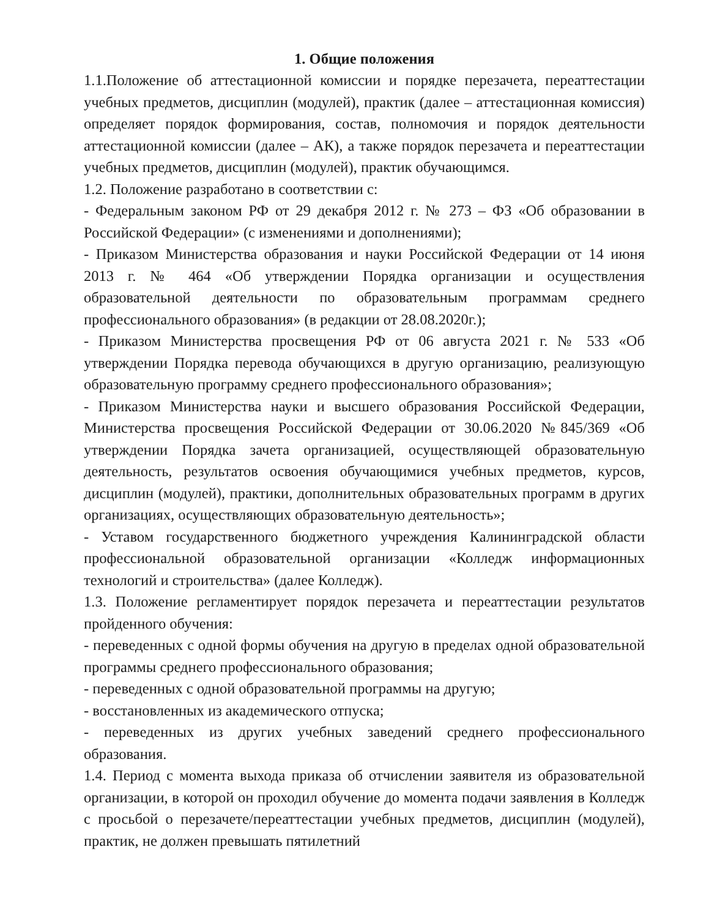1. Общие положения
1.1.Положение об аттестационной комиссии и порядке перезачета, переаттестации учебных предметов, дисциплин (модулей), практик (далее – аттестационная комиссия) определяет порядок формирования, состав, полномочия и порядок деятельности аттестационной комиссии (далее – АК), а также порядок перезачета и переаттестации учебных предметов, дисциплин (модулей), практик обучающимся.
1.2. Положение разработано в соответствии с:
- Федеральным законом РФ от 29 декабря 2012 г. № 273 – ФЗ «Об образовании в Российской Федерации» (с изменениями и дополнениями);
- Приказом Министерства образования и науки Российской Федерации от 14 июня 2013 г. № 464 «Об утверждении Порядка организации и осуществления образовательной деятельности по образовательным программам среднего профессионального образования» (в редакции от 28.08.2020г.);
- Приказом Министерства просвещения РФ от 06 августа 2021 г. № 533 «Об утверждении Порядка перевода обучающихся в другую организацию, реализующую образовательную программу среднего профессионального образования»;
- Приказом Министерства науки и высшего образования Российской Федерации, Министерства просвещения Российской Федерации от 30.06.2020 №845/369 «Об утверждении Порядка зачета организацией, осуществляющей образовательную деятельность, результатов освоения обучающимися учебных предметов, курсов, дисциплин (модулей), практики, дополнительных образовательных программ в других организациях, осуществляющих образовательную деятельность»;
- Уставом государственного бюджетного учреждения Калининградской области профессиональной образовательной организации «Колледж информационных технологий и строительства» (далее Колледж).
1.3. Положение регламентирует порядок перезачета и переаттестации результатов пройденного обучения:
- переведенных с одной формы обучения на другую в пределах одной образовательной программы среднего профессионального образования;
- переведенных с одной образовательной программы на другую;
- восстановленных из академического отпуска;
- переведенных из других учебных заведений среднего профессионального образования.
1.4. Период с момента выхода приказа об отчислении заявителя из образовательной организации, в которой он проходил обучение до момента подачи заявления в Колледж с просьбой о перезачете/переаттестации учебных предметов, дисциплин (модулей), практик, не должен превышать пятилетний